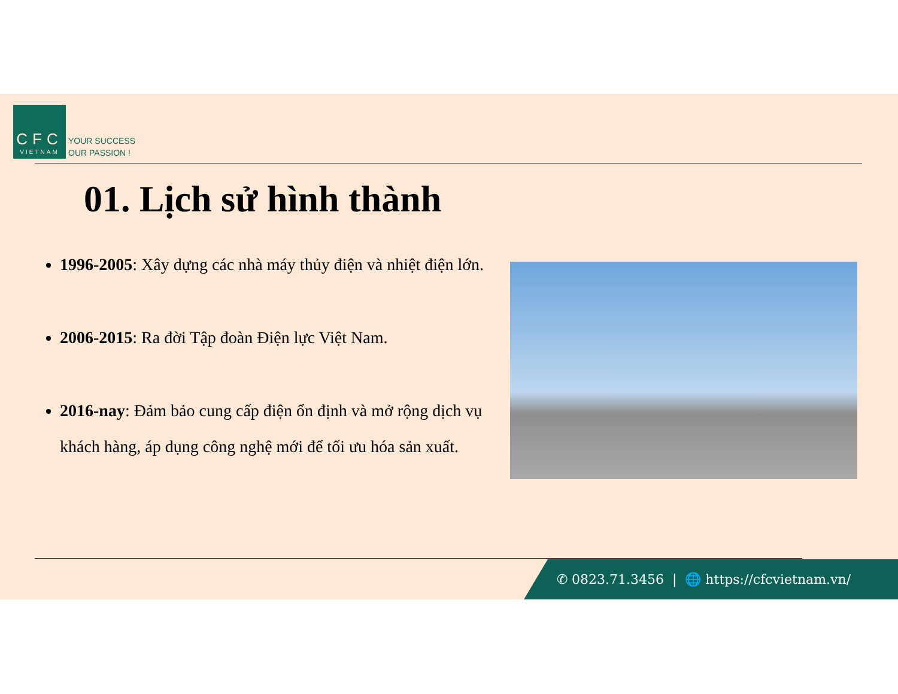CFC
VIETNAM
YOUR SUCCESS
OUR PASSION !
01. Lịch sử hình thành
1996-2005: Xây dựng các nhà máy thủy điện và nhiệt điện lớn.
2006-2015: Ra đời Tập đoàn Điện lực Việt Nam.
2016-nay: Đảm bảo cung cấp điện ổn định và mở rộng dịch vụ khách hàng, áp dụng công nghệ mới để tối ưu hóa sản xuất.
✆ 0823.71.3456 | 🌐 https://cfcvietnam.vn/